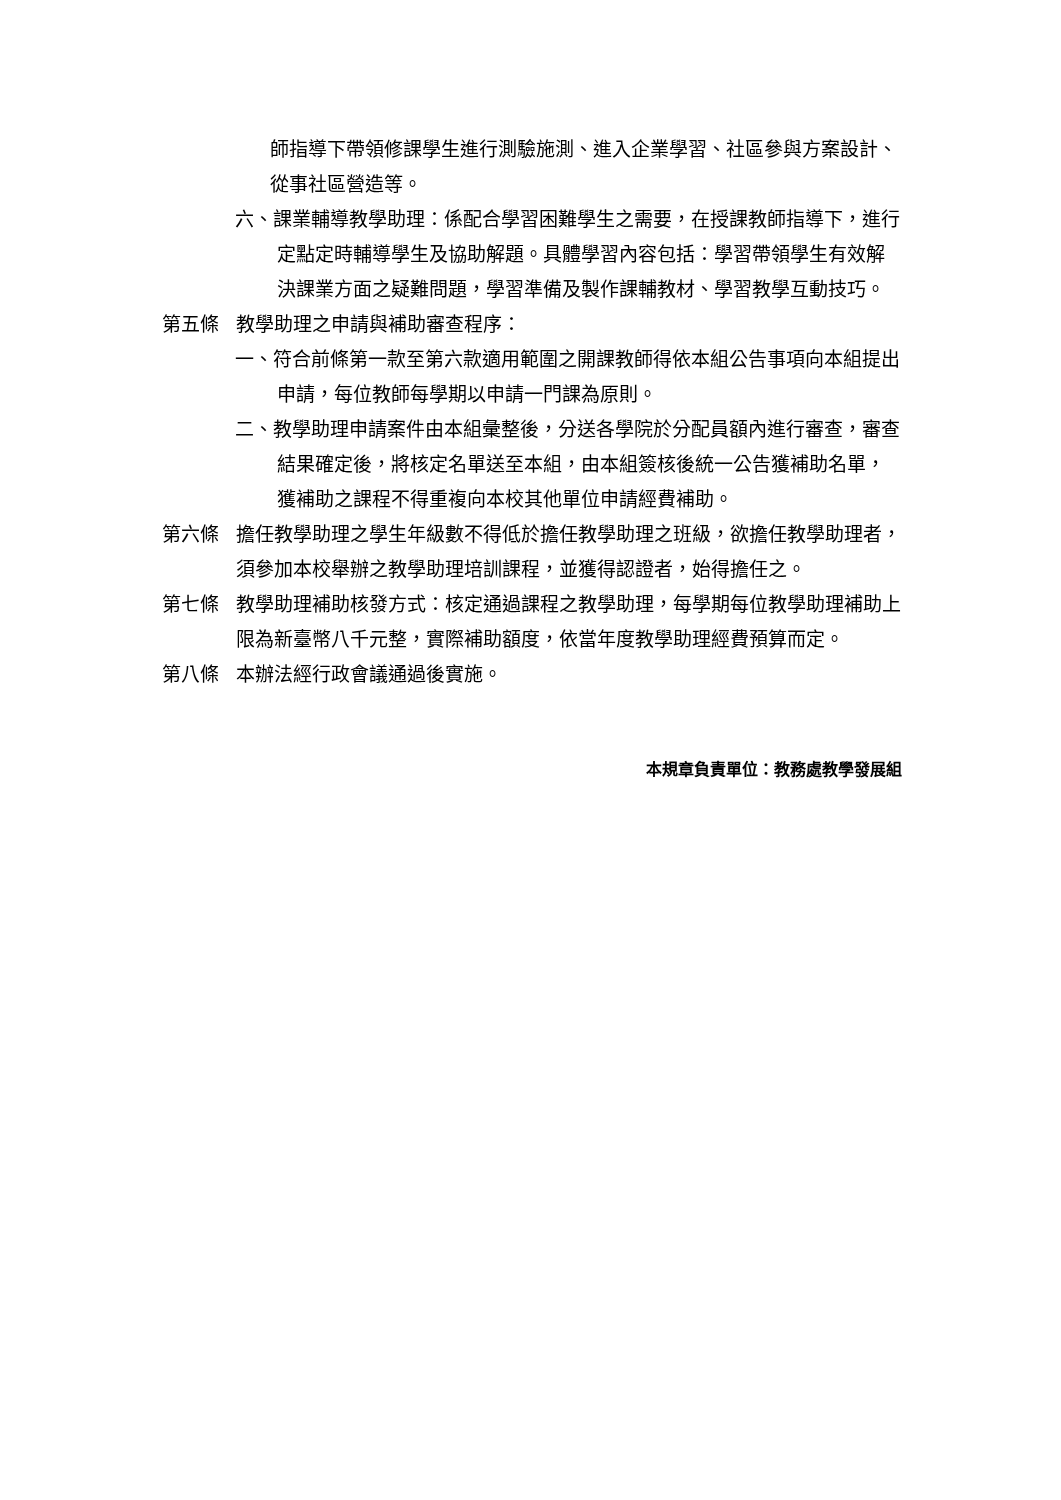師指導下帶領修課學生進行測驗施測、進入企業學習、社區參與方案設計、從事社區營造等。
六、課業輔導教學助理：係配合學習困難學生之需要，在授課教師指導下，進行定點定時輔導學生及協助解題。具體學習內容包括：學習帶領學生有效解決課業方面之疑難問題，學習準備及製作課輔教材、學習教學互動技巧。
第五條 教學助理之申請與補助審查程序：
一、符合前條第一款至第六款適用範圍之開課教師得依本組公告事項向本組提出申請，每位教師每學期以申請一門課為原則。
二、教學助理申請案件由本組彙整後，分送各學院於分配員額內進行審查，審查結果確定後，將核定名單送至本組，由本組簽核後統一公告獲補助名單，獲補助之課程不得重複向本校其他單位申請經費補助。
第六條 擔任教學助理之學生年級數不得低於擔任教學助理之班級，欲擔任教學助理者，須參加本校舉辦之教學助理培訓課程，並獲得認證者，始得擔任之。
第七條 教學助理補助核發方式：核定通過課程之教學助理，每學期每位教學助理補助上限為新臺幣八千元整，實際補助額度，依當年度教學助理經費預算而定。
第八條 本辦法經行政會議通過後實施。
本規章負責單位：教務處教學發展組